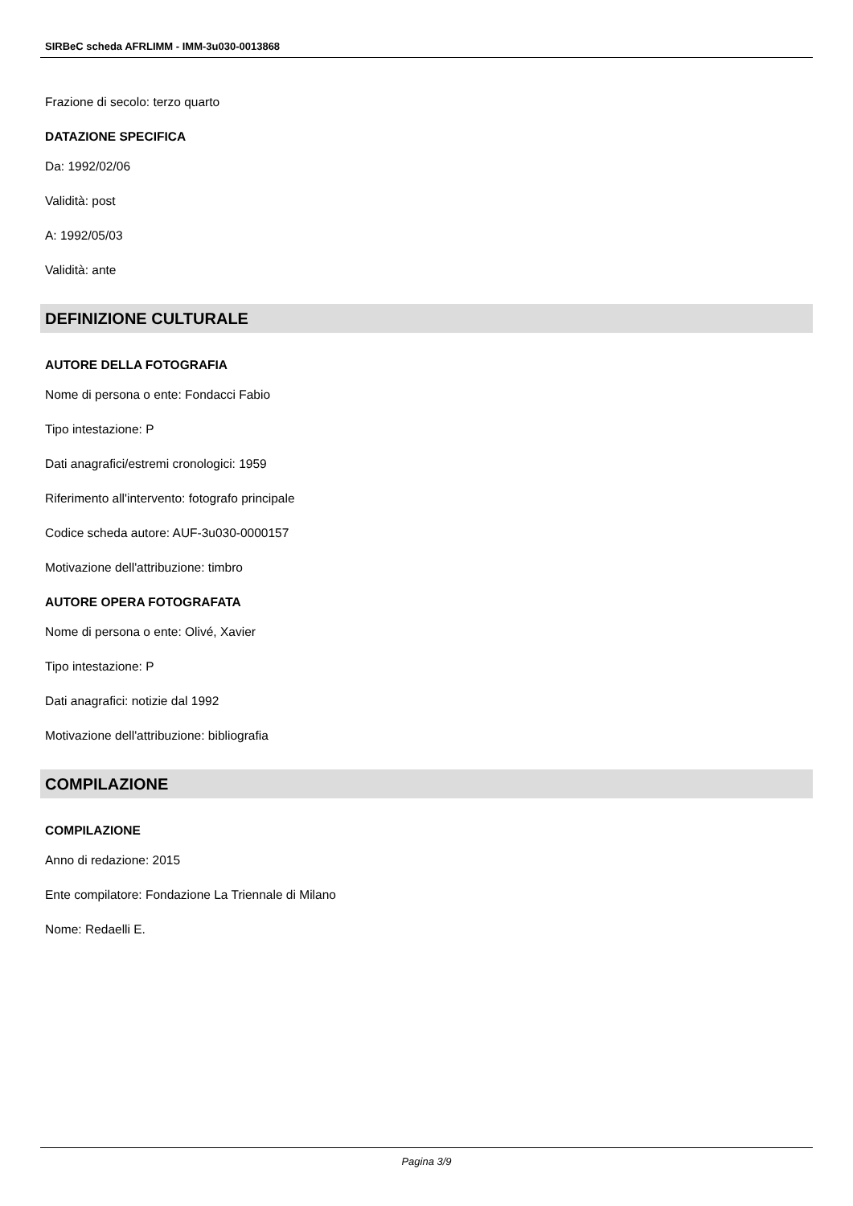SIRBeC scheda AFRLIMM - IMM-3u030-0013868
Frazione di secolo: terzo quarto
DATAZIONE SPECIFICA
Da: 1992/02/06
Validità: post
A: 1992/05/03
Validità: ante
DEFINIZIONE CULTURALE
AUTORE DELLA FOTOGRAFIA
Nome di persona o ente: Fondacci Fabio
Tipo intestazione: P
Dati anagrafici/estremi cronologici: 1959
Riferimento all'intervento: fotografo principale
Codice scheda autore: AUF-3u030-0000157
Motivazione dell'attribuzione: timbro
AUTORE OPERA FOTOGRAFATA
Nome di persona o ente: Olivé, Xavier
Tipo intestazione: P
Dati anagrafici: notizie dal 1992
Motivazione dell'attribuzione: bibliografia
COMPILAZIONE
COMPILAZIONE
Anno di redazione: 2015
Ente compilatore: Fondazione La Triennale di Milano
Nome: Redaelli E.
Pagina 3/9